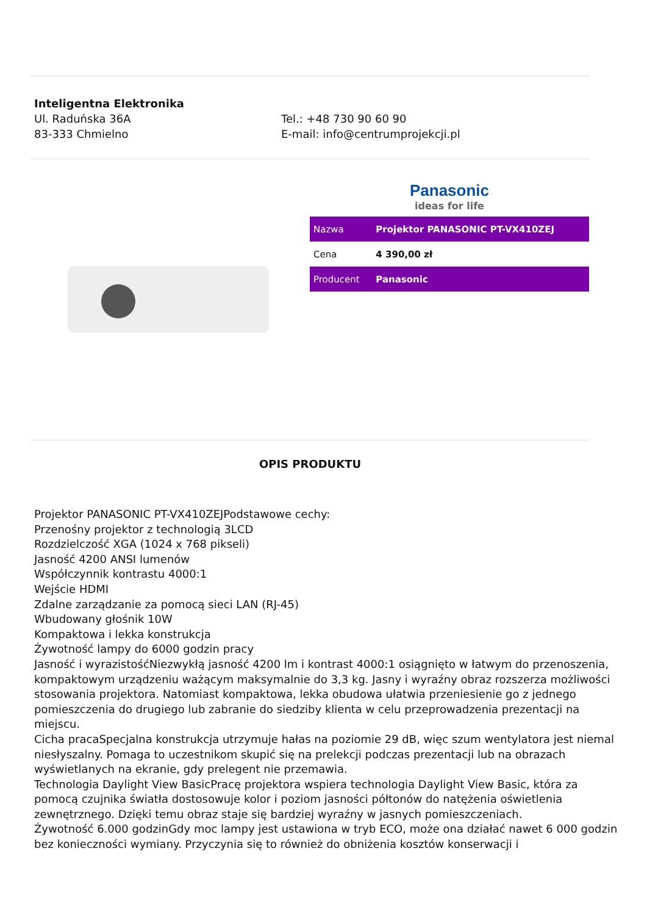Inteligentna Elektronika
Ul. Raduńska 36A
83-333 Chmielno
Tel.: +48 730 90 60 90
E-mail: info@centrumprojekcji.pl
Panasonic
ideas for life
| Nazwa | Projektor PANASONIC PT-VX410ZEJ |
| Cena | 4 390,00 zł |
| Producent | Panasonic |
OPIS PRODUKTU
Projektor PANASONIC PT-VX410ZEJPodstawowe cechy:
Przenośny projektor z technologią 3LCD
Rozdzielczość XGA (1024 x 768 pikseli)
Jasność 4200 ANSI lumenów
Współczynnik kontrastu 4000:1
Wejście HDMI
Zdalne zarządzanie za pomocą sieci LAN (RJ-45)
Wbudowany głośnik 10W
Kompaktowa i lekka konstrukcja
Żywotność lampy do 6000 godzin pracy
Jasność i wyrazistośćNiezwykłą jasność 4200 lm i kontrast 4000:1 osiągnięto w łatwym do przenoszenia, kompaktowym urządzeniu ważącym maksymalnie do 3,3 kg. Jasny i wyraźny obraz rozszerza możliwości stosowania projektora. Natomiast kompaktowa, lekka obudowa ułatwia przeniesienie go z jednego pomieszczenia do drugiego lub zabranie do siedziby klienta w celu przeprowadzenia prezentacji na miejscu.
Cicha pracaSpecjalna konstrukcja utrzymuje hałas na poziomie 29 dB, więc szum wentylatora jest niemal niesłyszalny. Pomaga to uczestnikom skupić się na prelekcji podczas prezentacji lub na obrazach wyświetlanych na ekranie, gdy prelegent nie przemawia.
Technologia Daylight View BasicPracę projektora wspiera technologia Daylight View Basic, która za pomocą czujnika światła dostosowuje kolor i poziom jasności półtonów do natężenia oświetlenia zewnętrznego. Dzięki temu obraz staje się bardziej wyraźny w jasnych pomieszczeniach.
Żywotność 6.000 godzinGdy moc lampy jest ustawiona w tryb ECO, może ona działać nawet 6 000 godzin bez konieczności wymiany. Przyczynia się to również do obniżenia kosztów konserwacji i